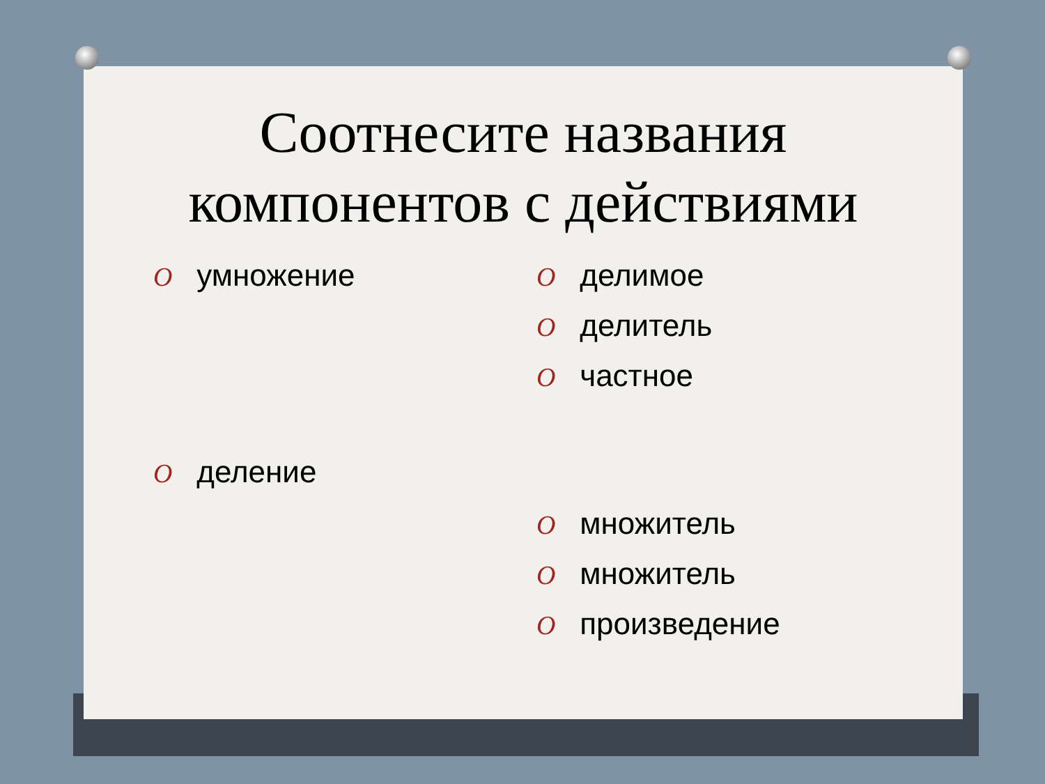Соотнесите названия
компонентов с действиями
O умножение
O деление
O делимое
O делитель
O частное
O множитель
O множитель
O произведение